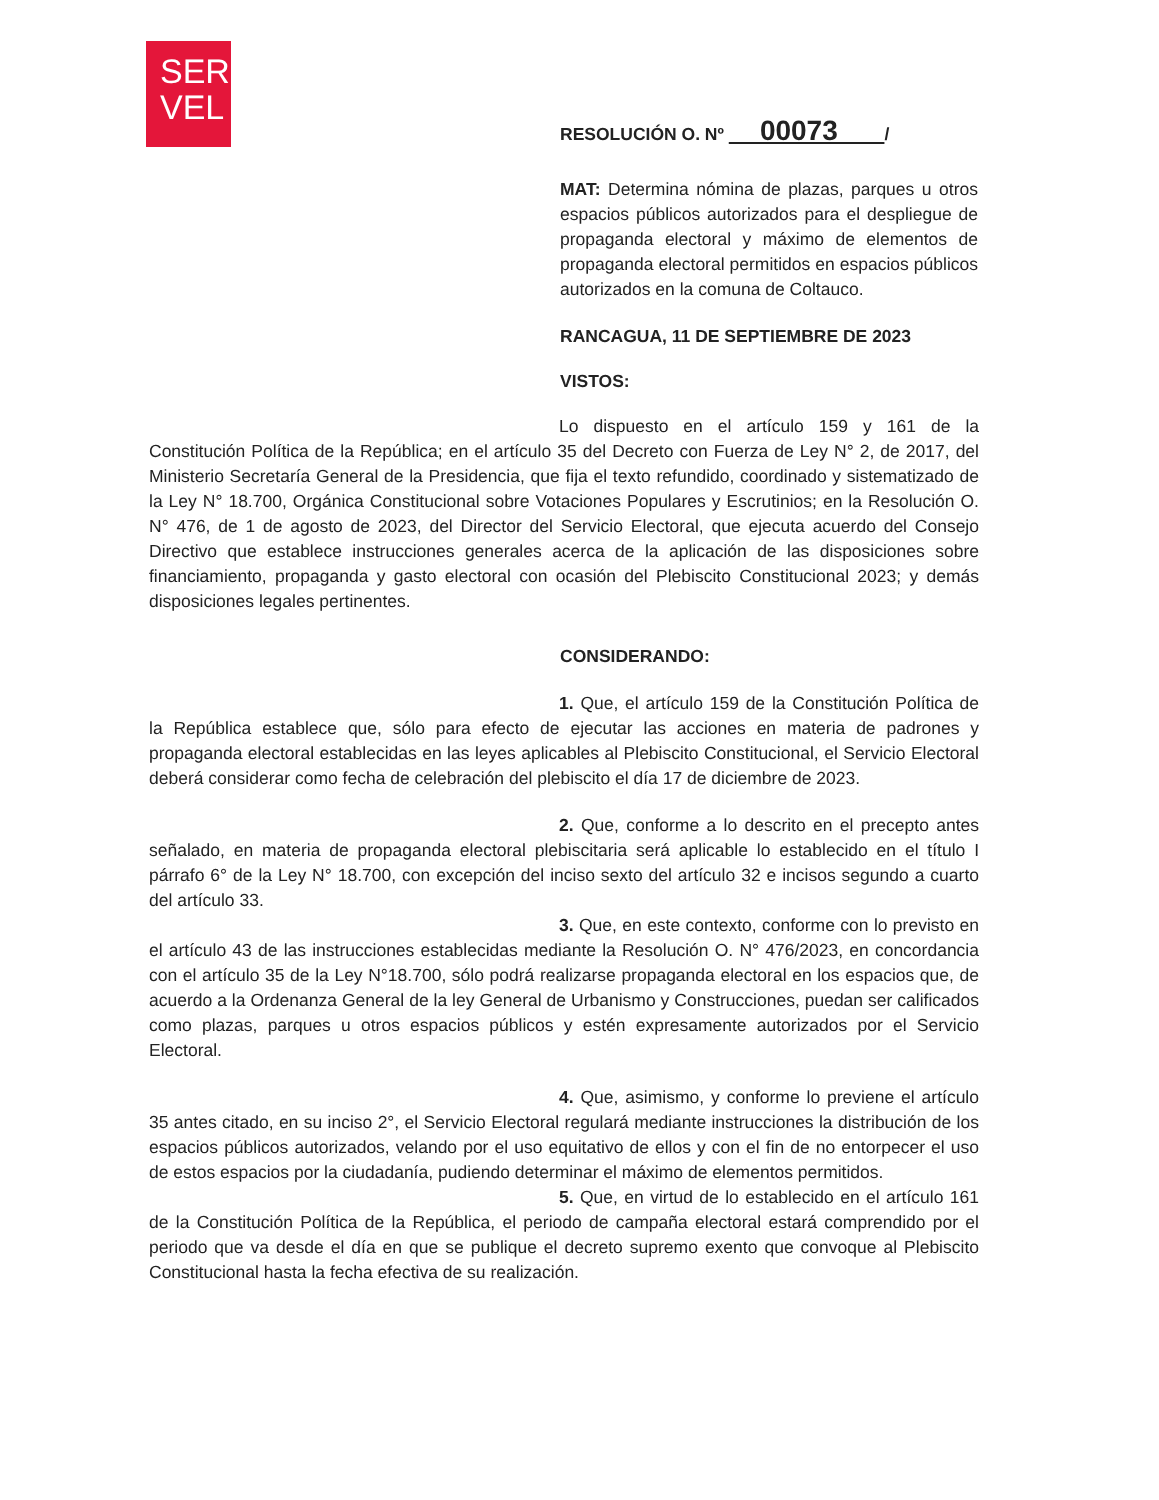SER
VEL
RESOLUCIÓN O. Nº 00073 /
MAT: Determina nómina de plazas, parques u otros espacios públicos autorizados para el despliegue de propaganda electoral y máximo de elementos de propaganda electoral permitidos en espacios públicos autorizados en la comuna de Coltauco.
RANCAGUA, 11 DE SEPTIEMBRE DE 2023
VISTOS:
Lo dispuesto en el artículo 159 y 161 de la Constitución Política de la República; en el artículo 35 del Decreto con Fuerza de Ley N° 2, de 2017, del Ministerio Secretaría General de la Presidencia, que fija el texto refundido, coordinado y sistematizado de la Ley N° 18.700, Orgánica Constitucional sobre Votaciones Populares y Escrutinios; en la Resolución O. N° 476, de 1 de agosto de 2023, del Director del Servicio Electoral, que ejecuta acuerdo del Consejo Directivo que establece instrucciones generales acerca de la aplicación de las disposiciones sobre financiamiento, propaganda y gasto electoral con ocasión del Plebiscito Constitucional 2023; y demás disposiciones legales pertinentes.
CONSIDERANDO:
1. Que, el artículo 159 de la Constitución Política de la República establece que, sólo para efecto de ejecutar las acciones en materia de padrones y propaganda electoral establecidas en las leyes aplicables al Plebiscito Constitucional, el Servicio Electoral deberá considerar como fecha de celebración del plebiscito el día 17 de diciembre de 2023.
2. Que, conforme a lo descrito en el precepto antes señalado, en materia de propaganda electoral plebiscitaria será aplicable lo establecido en el título I párrafo 6° de la Ley N° 18.700, con excepción del inciso sexto del artículo 32 e incisos segundo a cuarto del artículo 33.
3. Que, en este contexto, conforme con lo previsto en el artículo 43 de las instrucciones establecidas mediante la Resolución O. N° 476/2023, en concordancia con el artículo 35 de la Ley N°18.700, sólo podrá realizarse propaganda electoral en los espacios que, de acuerdo a la Ordenanza General de la ley General de Urbanismo y Construcciones, puedan ser calificados como plazas, parques u otros espacios públicos y estén expresamente autorizados por el Servicio Electoral.
4. Que, asimismo, y conforme lo previene el artículo 35 antes citado, en su inciso 2°, el Servicio Electoral regulará mediante instrucciones la distribución de los espacios públicos autorizados, velando por el uso equitativo de ellos y con el fin de no entorpecer el uso de estos espacios por la ciudadanía, pudiendo determinar el máximo de elementos permitidos.
5. Que, en virtud de lo establecido en el artículo 161 de la Constitución Política de la República, el periodo de campaña electoral estará comprendido por el periodo que va desde el día en que se publique el decreto supremo exento que convoque al Plebiscito Constitucional hasta la fecha efectiva de su realización.